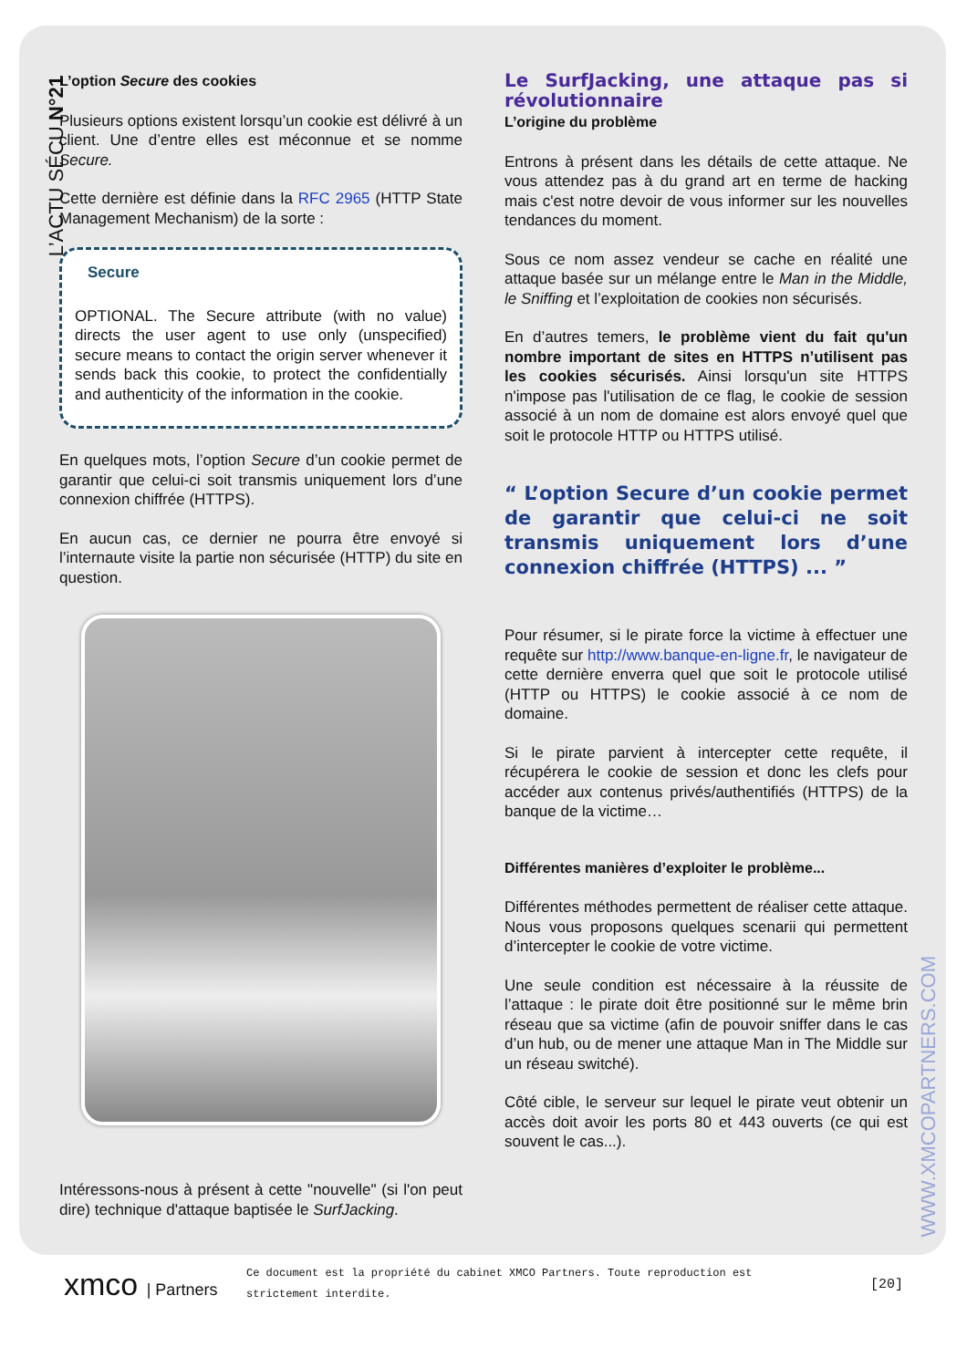L’ACTU SÉCU N°21
L’option Secure des cookies
Plusieurs options existent lorsqu’un cookie est délivré à un client. Une d’entre elles est méconnue et se nomme Secure.
Cette dernière est définie dans la RFC 2965 (HTTP State Management Mechanism) de la sorte :
Secure
OPTIONAL. The Secure attribute (with no value) directs the user agent to use only (unspecified) secure means to contact the origin server whenever it sends back this cookie, to protect the confidentially and authenticity of the information in the cookie.
En quelques mots, l’option Secure d’un cookie permet de garantir que celui-ci soit transmis uniquement lors d’une connexion chiffrée (HTTPS).
En aucun cas, ce dernier ne pourra être envoyé si l’internaute visite la partie non sécurisée (HTTP) du site en question.
Intéressons-nous à présent à cette "nouvelle" (si l'on peut dire) technique d'attaque baptisée le SurfJacking.
Le SurfJacking, une attaque pas si révolutionnaire
L’origine du problème
Entrons à présent dans les détails de cette attaque. Ne vous attendez pas à du grand art en terme de hacking mais c'est notre devoir de vous informer sur les nouvelles tendances du moment.
Sous ce nom assez vendeur se cache en réalité une attaque basée sur un mélange entre le Man in the Middle, le Sniffing et l’exploitation de cookies non sécurisés.
En d’autres temers, le problème vient du fait qu'un nombre important de sites en HTTPS n’utilisent pas les cookies sécurisés. Ainsi lorsqu'un site HTTPS n'impose pas l'utilisation de ce flag, le cookie de session associé à un nom de domaine est alors envoyé quel que soit le protocole HTTP ou HTTPS utilisé.
“ L’option Secure d’un cookie permet de garantir que celui-ci ne soit transmis uniquement lors d’une connexion chiffrée (HTTPS) ... ”
Pour résumer, si le pirate force la victime à effectuer une requête sur http://www.banque-en-ligne.fr, le navigateur de cette dernière enverra quel que soit le protocole utilisé (HTTP ou HTTPS) le cookie associé à ce nom de domaine.
Si le pirate parvient à intercepter cette requête, il récupérera le cookie de session et donc les clefs pour accéder aux contenus privés/authentifiés (HTTPS) de la banque de la victime…
Différentes manières d’exploiter le problème...
Différentes méthodes permettent de réaliser cette attaque. Nous vous proposons quelques scenarii qui permettent d’intercepter le cookie de votre victime.
Une seule condition est nécessaire à la réussite de l’attaque : le pirate doit être positionné sur le même brin réseau que sa victime (afin de pouvoir sniffer dans le cas d’un hub, ou de mener une attaque Man in The Middle sur un réseau switché).
Côté cible, le serveur sur lequel le pirate veut obtenir un accès doit avoir les ports 80 et 443 ouverts (ce qui est souvent le cas...).
WWW.XMCOPARTNERS.COM
xmco | Partners
Ce document est la propriété du cabinet XMCO Partners. Toute reproduction est strictement interdite.
[20]